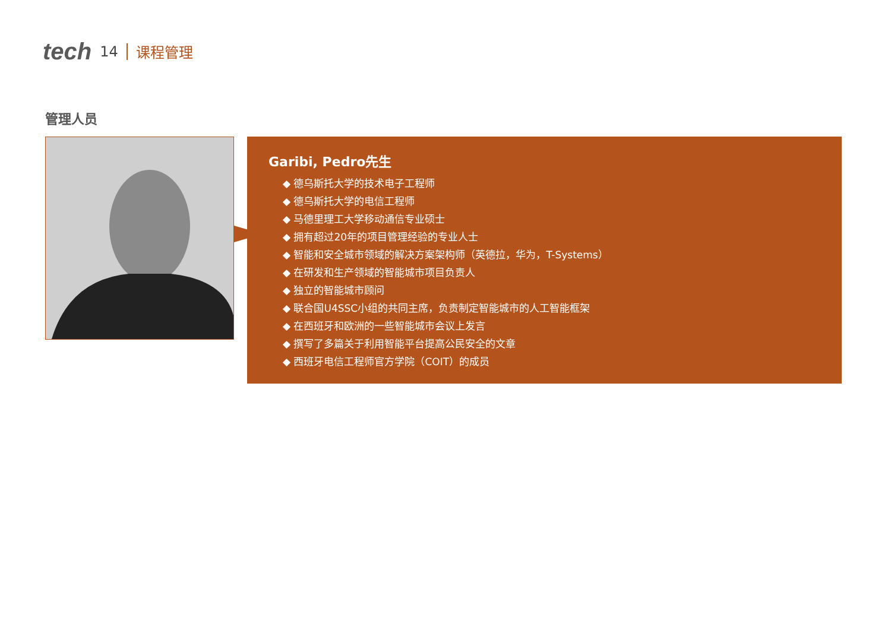tech 14 课程管理
管理人员
Garibi, Pedro先生
◆ 德乌斯托大学的技术电子工程师
◆ 德乌斯托大学的电信工程师
◆ 马德里理工大学移动通信专业硕士
◆ 拥有超过20年的项目管理经验的专业人士
◆ 智能和安全城市领域的解决方案架构师（英德拉，华为，T-Systems）
◆ 在研发和生产领域的智能城市项目负责人
◆ 独立的智能城市顾问
◆ 联合国U4SSC小组的共同主席，负责制定智能城市的人工智能框架
◆ 在西班牙和欧洲的一些智能城市会议上发言
◆ 撰写了多篇关于利用智能平台提高公民安全的文章
◆ 西班牙电信工程师官方学院（COIT）的成员